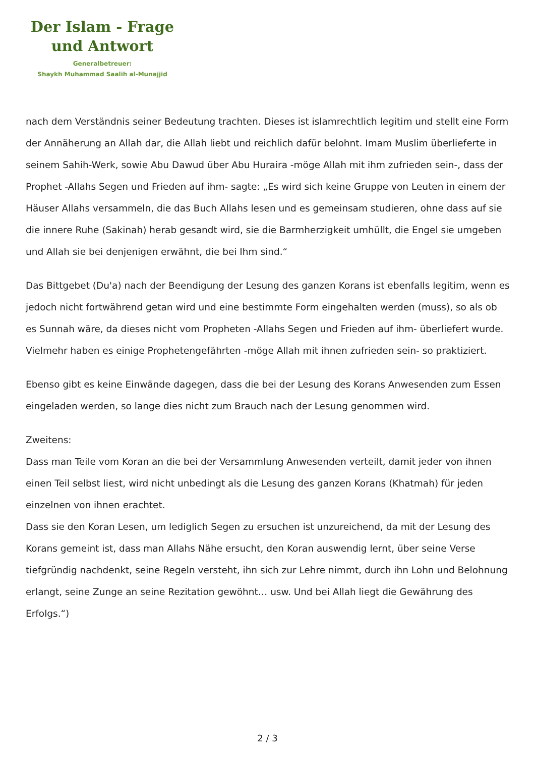Der Islam - Frage
und Antwort
Generalbetreuer:
Shaykh Muhammad Saalih al-Munajjid
nach dem Verständnis seiner Bedeutung trachten. Dieses ist islamrechtlich legitim und stellt eine Form der Annäherung an Allah dar, die Allah liebt und reichlich dafür belohnt. Imam Muslim überlieferte in seinem Sahih-Werk, sowie Abu Dawud über Abu Huraira -möge Allah mit ihm zufrieden sein-, dass der Prophet -Allahs Segen und Frieden auf ihm- sagte: „Es wird sich keine Gruppe von Leuten in einem der Häuser Allahs versammeln, die das Buch Allahs lesen und es gemeinsam studieren, ohne dass auf sie die innere Ruhe (Sakinah) herab gesandt wird, sie die Barmherzigkeit umhüllt, die Engel sie umgeben und Allah sie bei denjenigen erwähnt, die bei Ihm sind.“
Das Bittgebet (Du'a) nach der Beendigung der Lesung des ganzen Korans ist ebenfalls legitim, wenn es jedoch nicht fortwährend getan wird und eine bestimmte Form eingehalten werden (muss), so als ob es Sunnah wäre, da dieses nicht vom Propheten -Allahs Segen und Frieden auf ihm- überliefert wurde. Vielmehr haben es einige Prophetengefährten -möge Allah mit ihnen zufrieden sein- so praktiziert.
Ebenso gibt es keine Einwände dagegen, dass die bei der Lesung des Korans Anwesenden zum Essen eingeladen werden, so lange dies nicht zum Brauch nach der Lesung genommen wird.
Zweitens:
Dass man Teile vom Koran an die bei der Versammlung Anwesenden verteilt, damit jeder von ihnen einen Teil selbst liest, wird nicht unbedingt als die Lesung des ganzen Korans (Khatmah) für jeden einzelnen von ihnen erachtet.
Dass sie den Koran Lesen, um lediglich Segen zu ersuchen ist unzureichend, da mit der Lesung des Korans gemeint ist, dass man Allahs Nähe ersucht, den Koran auswendig lernt, über seine Verse tiefgründig nachdenkt, seine Regeln versteht, ihn sich zur Lehre nimmt, durch ihn Lohn und Belohnung erlangt, seine Zunge an seine Rezitation gewöhnt… usw. Und bei Allah liegt die Gewährung des Erfolgs.“)
2 / 3